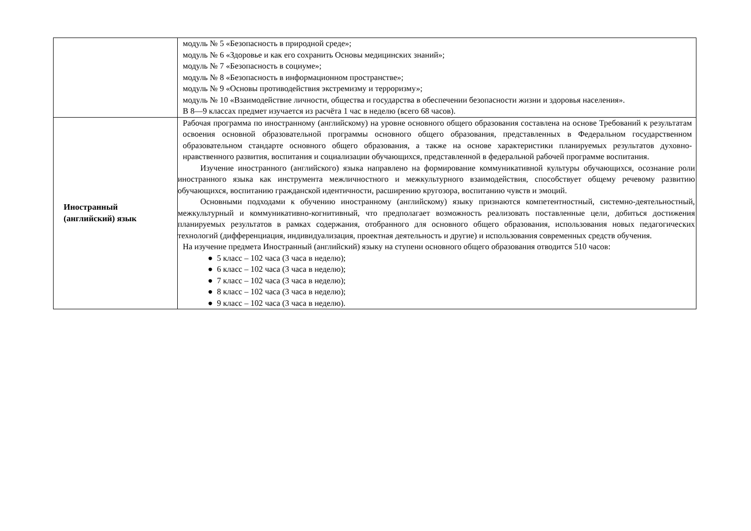| | модуль № 5 «Безопасность в природной среде»; модуль № 6 «Здоровье и как его сохранить Основы медицинских знаний»; модуль № 7 «Безопасность в социуме»; модуль № 8 «Безопасность в информационном пространстве»; модуль № 9 «Основы противодействия экстремизму и терроризму»; модуль № 10 «Взаимодействие личности, общества и государства в обеспечении безопасности жизни и здоровья населения». В 8—9 классах предмет изучается из расчёта 1 час в неделю (всего 68 часов). |
| Иностранный (английский) язык | Рабочая программа по иностранному (английскому) на уровне основного общего образования составлена на основе Требований к результатам освоения основной образовательной программы основного общего образования, представленных в Федеральном государственном образовательном стандарте основного общего образования, а также на основе характеристики планируемых результатов духовно-нравственного развития, воспитания и социализации обучающихся, представленной в федеральной рабочей программе воспитания. Изучение иностранного (английского) языка направлено на формирование коммуникативной культуры обучающихся, осознание роли иностранного языка как инструмента межличностного и межкультурного взаимодействия, способствует общему речевому развитию обучающихся, воспитанию гражданской идентичности, расширению кругозора, воспитанию чувств и эмоций. Основными подходами к обучению иностранному (английскому) языку признаются компетентностный, системно-деятельностный, межкультурный и коммуникативно-когнитивный, что предполагает возможность реализовать поставленные цели, добиться достижения планируемых результатов в рамках содержания, отобранного для основного общего образования, использования новых педагогических технологий (дифференциация, индивидуализация, проектная деятельность и другие) и использования современных средств обучения. На изучение предмета Иностранный (английский) языку на ступени основного общего образования отводится 510 часов: ● 5 класс – 102 часа (3 часа в неделю); ● 6 класс – 102 часа (3 часа в неделю); ● 7 класс – 102 часа (3 часа в неделю); ● 8 класс – 102 часа (3 часа в неделю); ● 9 класс – 102 часа (3 часа в неделю). |